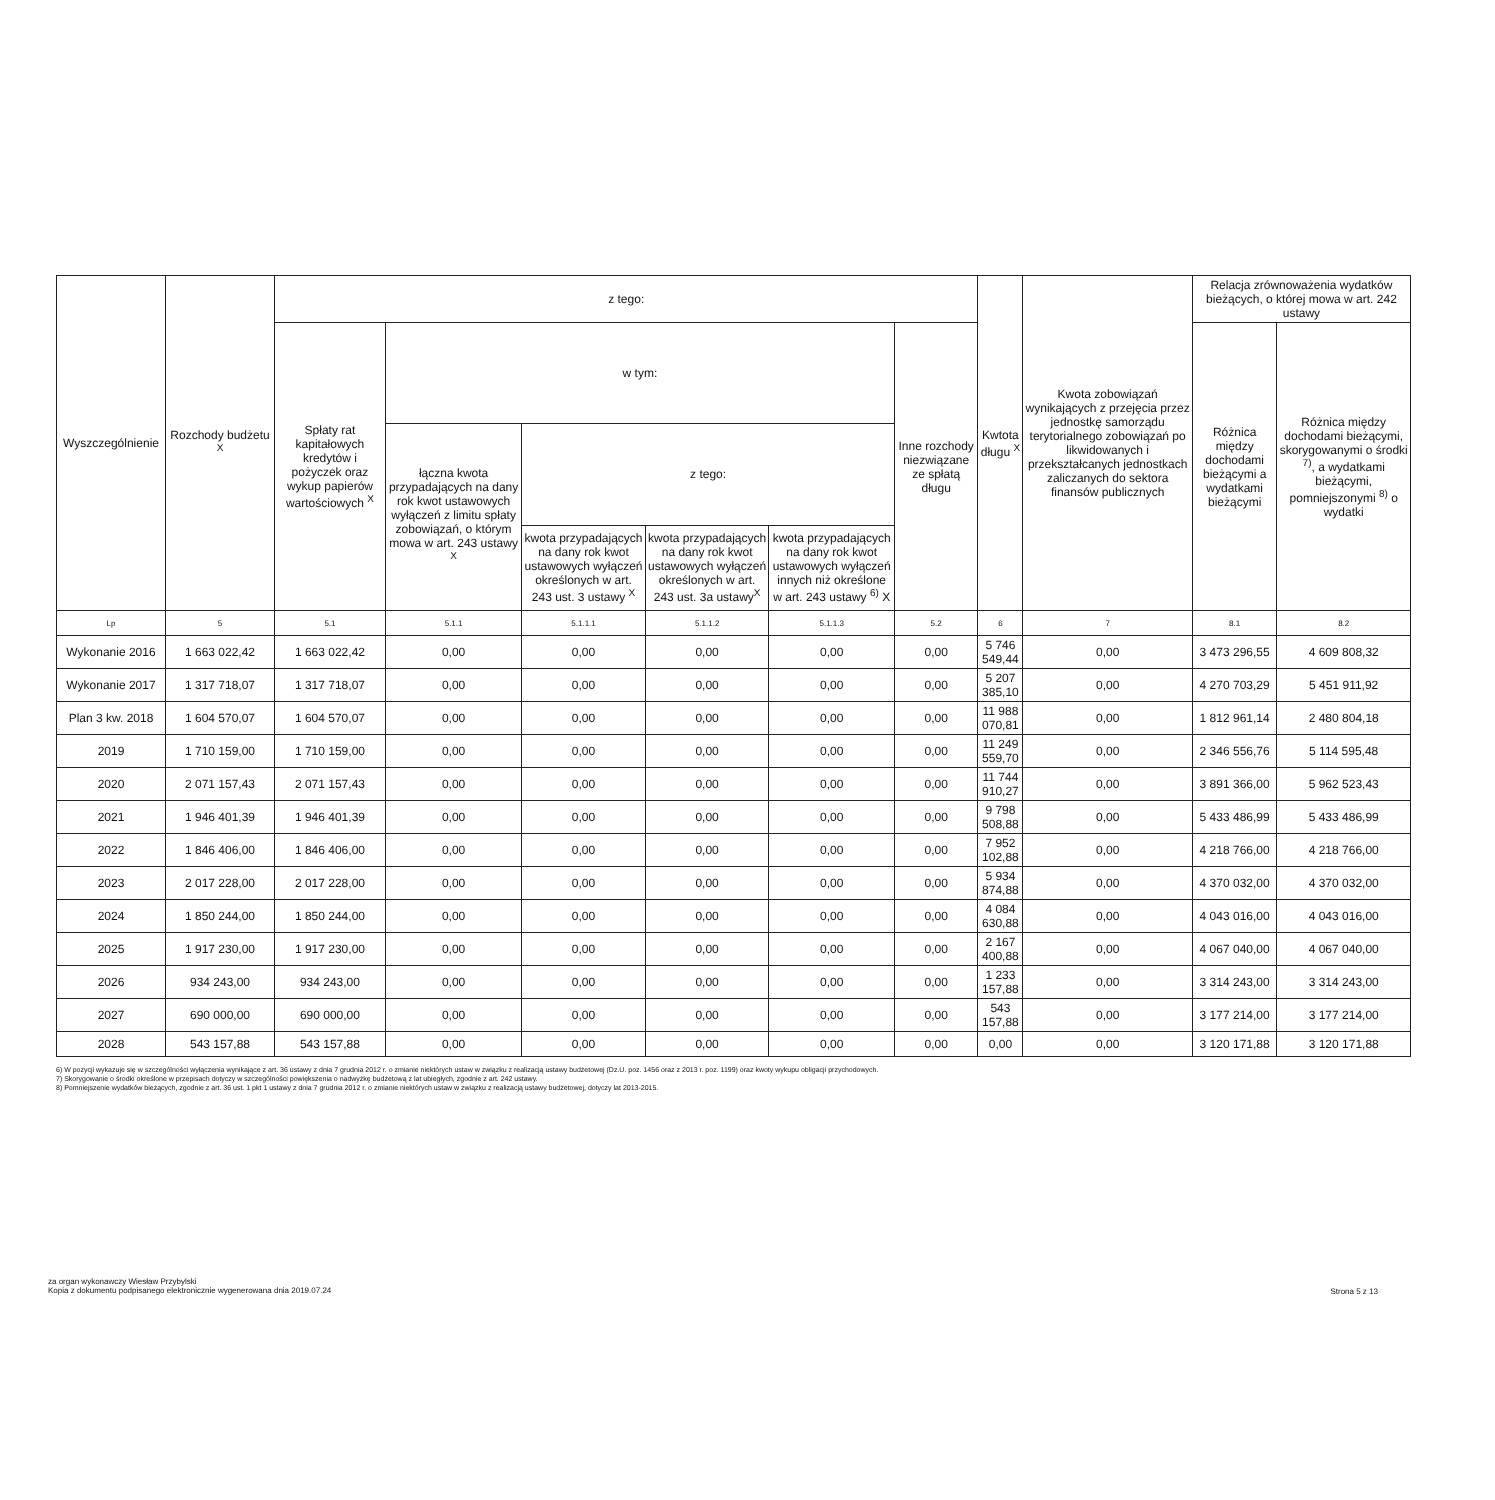| Wyszczególnienie | Rozchody budżetu <sup>X</sup> | z tego: | | | | | | Kwtota długu <sup>X</sup> | Kwota zobowiązań wynikających z przejęcia przez jednostkę samorządu terytorialnego zobowiązań po likwidowanych i przekształcanych jednostkach zaliczanych do sektora finansów publicznych | Relacja zrównoważenia wydatków bieżących, o której mowa w art. 242 ustawy | |
| --- | --- | --- | --- | --- | --- | --- | --- | --- | --- | --- | --- |
| | | Spłaty rat kapitałowych kredytów i pożyczek oraz wykup papierów wartościowych <sup>X</sup> | w tym: | | | | Inne rozchody niezwiązane ze spłatą długu | | | Różnica między dochodami bieżącymi a wydatkami bieżącymi | Różnica między dochodami bieżącymi, skorygowanymi o środki <sup>7)</sup>, a wydatkami bieżącymi, pomniejszonymi <sup>8)</sup> o wydatki |
| | | | łączna kwota przypadających na dany rok kwot ustawowych wyłączeń z limitu spłaty zobowiązań, o którym mowa w art. 243 ustawy <sup>X</sup> | z tego: | | | | | | | |
| | | | | kwota przypadających na dany rok kwot ustawowych wyłączeń określonych w art. 243 ust. 3 ustawy <sup>X</sup> | kwota przypadających na dany rok kwot ustawowych wyłączeń określonych w art. 243 ust. 3a ustawy<sup>X</sup> | kwota przypadających na dany rok kwot ustawowych wyłączeń innych niż określone w art. 243 ustawy <sup>6)</sup> X | | | | | |
| Lp | 5 | 5.1 | 5.1.1 | 5.1.1.1 | 5.1.1.2 | 5.1.1.3 | 5.2 | 6 | 7 | 8.1 | 8.2 |
| Wykonanie 2016 | 1 663 022,42 | 1 663 022,42 | 0,00 | 0,00 | 0,00 | 0,00 | 0,00 | 5 746 549,44 | 0,00 | 3 473 296,55 | 4 609 808,32 |
| Wykonanie 2017 | 1 317 718,07 | 1 317 718,07 | 0,00 | 0,00 | 0,00 | 0,00 | 0,00 | 5 207 385,10 | 0,00 | 4 270 703,29 | 5 451 911,92 |
| Plan 3 kw. 2018 | 1 604 570,07 | 1 604 570,07 | 0,00 | 0,00 | 0,00 | 0,00 | 0,00 | 11 988 070,81 | 0,00 | 1 812 961,14 | 2 480 804,18 |
| 2019 | 1 710 159,00 | 1 710 159,00 | 0,00 | 0,00 | 0,00 | 0,00 | 0,00 | 11 249 559,70 | 0,00 | 2 346 556,76 | 5 114 595,48 |
| 2020 | 2 071 157,43 | 2 071 157,43 | 0,00 | 0,00 | 0,00 | 0,00 | 0,00 | 11 744 910,27 | 0,00 | 3 891 366,00 | 5 962 523,43 |
| 2021 | 1 946 401,39 | 1 946 401,39 | 0,00 | 0,00 | 0,00 | 0,00 | 0,00 | 9 798 508,88 | 0,00 | 5 433 486,99 | 5 433 486,99 |
| 2022 | 1 846 406,00 | 1 846 406,00 | 0,00 | 0,00 | 0,00 | 0,00 | 0,00 | 7 952 102,88 | 0,00 | 4 218 766,00 | 4 218 766,00 |
| 2023 | 2 017 228,00 | 2 017 228,00 | 0,00 | 0,00 | 0,00 | 0,00 | 0,00 | 5 934 874,88 | 0,00 | 4 370 032,00 | 4 370 032,00 |
| 2024 | 1 850 244,00 | 1 850 244,00 | 0,00 | 0,00 | 0,00 | 0,00 | 0,00 | 4 084 630,88 | 0,00 | 4 043 016,00 | 4 043 016,00 |
| 2025 | 1 917 230,00 | 1 917 230,00 | 0,00 | 0,00 | 0,00 | 0,00 | 0,00 | 2 167 400,88 | 0,00 | 4 067 040,00 | 4 067 040,00 |
| 2026 | 934 243,00 | 934 243,00 | 0,00 | 0,00 | 0,00 | 0,00 | 0,00 | 1 233 157,88 | 0,00 | 3 314 243,00 | 3 314 243,00 |
| 2027 | 690 000,00 | 690 000,00 | 0,00 | 0,00 | 0,00 | 0,00 | 0,00 | 543 157,88 | 0,00 | 3 177 214,00 | 3 177 214,00 |
| 2028 | 543 157,88 | 543 157,88 | 0,00 | 0,00 | 0,00 | 0,00 | 0,00 | 0,00 | 0,00 | 3 120 171,88 | 3 120 171,88 |
6) W pozycji wykazuje się w szczególności wyłączenia wynikające z art. 36 ustawy z dnia 7 grudnia 2012 r. o zmianie niektórych ustaw w związku z realizacją ustawy budżetowej (Dz.U. poz. 1456 oraz z 2013 r. poz. 1199) oraz kwoty wykupu obligacji przychodowych.
7) Skorygowanie o środki określone w przepisach dotyczy w szczególności powiększenia o nadwyżkę budżetową z lat ubiegłych, zgodnie z art. 242 ustawy.
8) Pomniejszenie wydatków bieżących, zgodnie z art. 36 ust. 1 pkt 1 ustawy z dnia 7 grudnia 2012 r. o zmianie niektórych ustaw w związku z realizacją ustawy budżetowej, dotyczy lat 2013-2015.
za organ wykonawczy Wiesław Przybylski
Kopia z dokumentu podpisanego elektronicznie wygenerowana dnia 2019.07.24
Strona 5 z 13